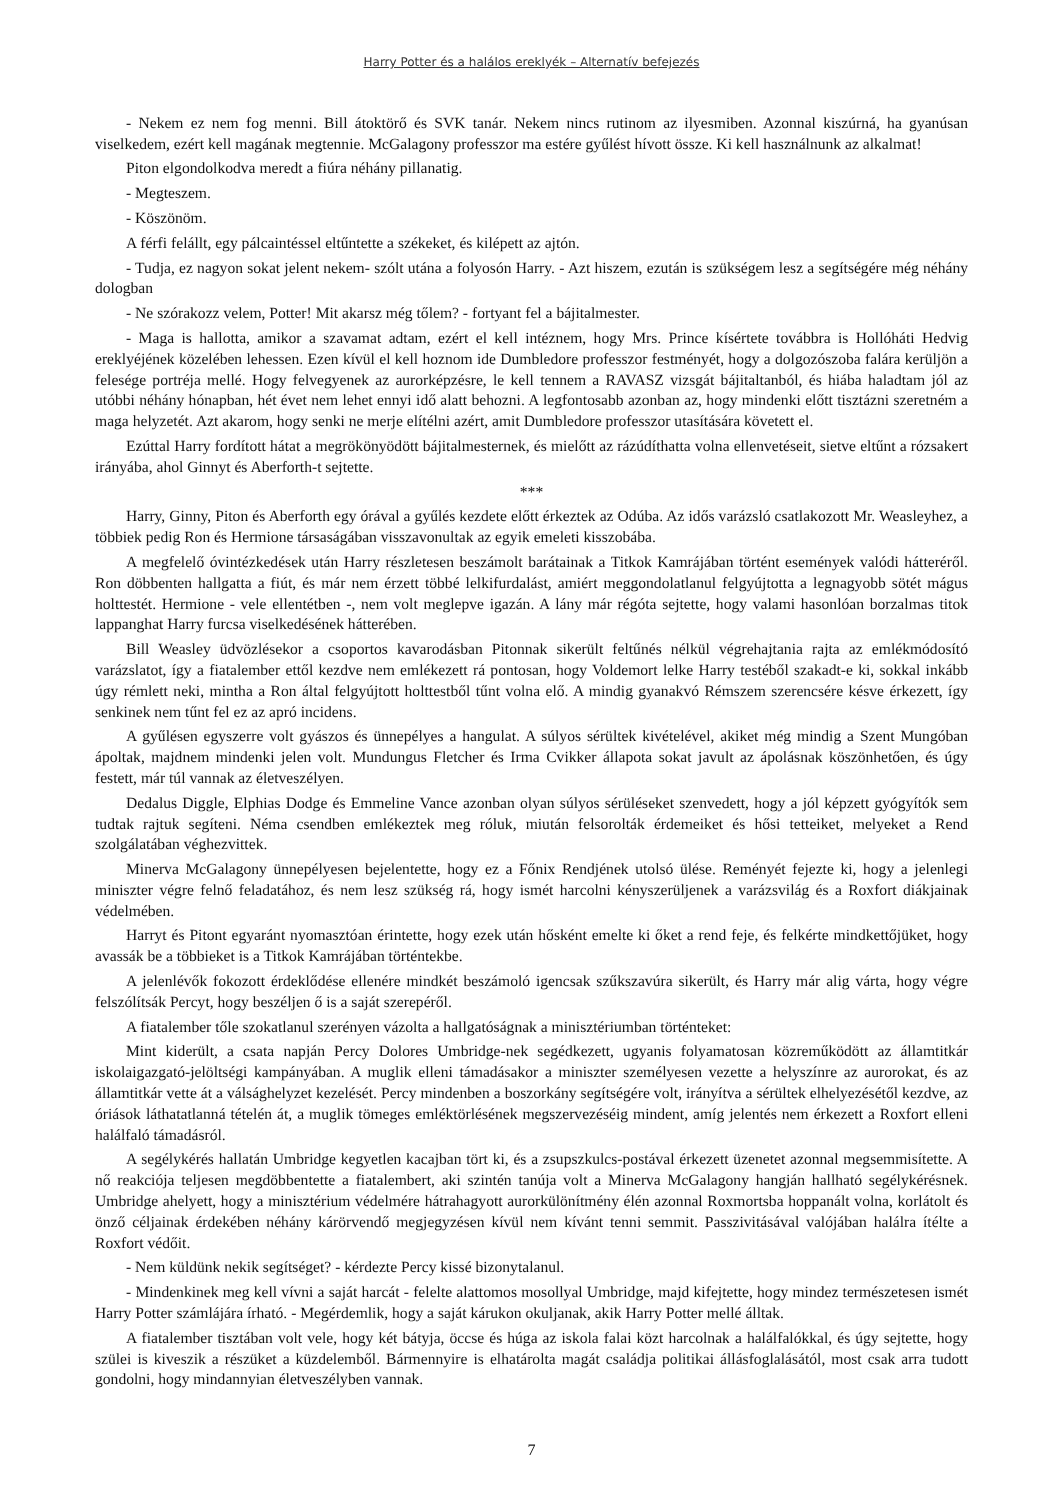Harry Potter és a halálos ereklyék – Alternatív befejezés
- Nekem ez nem fog menni. Bill átoktörő és SVK tanár. Nekem nincs rutinom az ilyesmiben. Azonnal kiszúrná, ha gyanúsan viselkedem, ezért kell magának megtennie. McGalagony professzor ma estére gyűlést hívott össze. Ki kell használnunk az alkalmat!
Piton elgondolkodva meredt a fiúra néhány pillanatig.
- Megteszem.
- Köszönöm.
A férfi felállt, egy pálcaintéssel eltűntette a székeket, és kilépett az ajtón.
- Tudja, ez nagyon sokat jelent nekem- szólt utána a folyosón Harry. - Azt hiszem, ezután is szükségem lesz a segítségére még néhány dologban
- Ne szórakozz velem, Potter! Mit akarsz még tőlem? - fortyant fel a bájitalmester.
- Maga is hallotta, amikor a szavamat adtam, ezért el kell intéznem, hogy Mrs. Prince kísértete továbbra is Hollóháti Hedvig ereklyéjének közelében lehessen. Ezen kívül el kell hoznom ide Dumbledore professzor festményét, hogy a dolgozószoba falára kerüljön a felesége portréja mellé. Hogy felvegyenek az aurorképzésre, le kell tennem a RAVASZ vizsgát bájitaltanból, és hiába haladtam jól az utóbbi néhány hónapban, hét évet nem lehet ennyi idő alatt behozni. A legfontosabb azonban az, hogy mindenki előtt tisztázni szeretném a maga helyzetét. Azt akarom, hogy senki ne merje elítélni azért, amit Dumbledore professzor utasítására követett el.
Ezúttal Harry fordított hátat a megrökönyödött bájitalmesternek, és mielőtt az rázúdíthatta volna ellenvetéseit, sietve eltűnt a rózsakert irányába, ahol Ginnyt és Aberforth-t sejtette.
***
Harry, Ginny, Piton és Aberforth egy órával a gyűlés kezdete előtt érkeztek az Odúba. Az idős varázsló csatlakozott Mr. Weasleyhez, a többiek pedig Ron és Hermione társaságában visszavonultak az egyik emeleti kisszobába.
A megfelelő óvintézkedések után Harry részletesen beszámolt barátainak a Titkok Kamrájában történt események valódi hátteréről. Ron döbbenten hallgatta a fiút, és már nem érzett többé lelkifurdalást, amiért meggondolatlanul felgyújtotta a legnagyobb sötét mágus holttestét. Hermione - vele ellentétben -, nem volt meglepve igazán. A lány már régóta sejtette, hogy valami hasonlóan borzalmas titok lappanghat Harry furcsa viselkedésének hátterében.
Bill Weasley üdvözlésekor a csoportos kavarodásban Pitonnak sikerült feltűnés nélkül végrehajtania rajta az emlékmódosító varázslatot, így a fiatalember ettől kezdve nem emlékezett rá pontosan, hogy Voldemort lelke Harry testéből szakadt-e ki, sokkal inkább úgy rémlett neki, mintha a Ron által felgyújtott holttestből tűnt volna elő. A mindig gyanakvó Rémszem szerencsére késve érkezett, így senkinek nem tűnt fel ez az apró incidens.
A gyűlésen egyszerre volt gyászos és ünnepélyes a hangulat. A súlyos sérültek kivételével, akiket még mindig a Szent Mungóban ápoltak, majdnem mindenki jelen volt. Mundungus Fletcher és Irma Cvikker állapota sokat javult az ápolásnak köszönhetően, és úgy festett, már túl vannak az életveszélyen.
Dedalus Diggle, Elphias Dodge és Emmeline Vance azonban olyan súlyos sérüléseket szenvedett, hogy a jól képzett gyógyítók sem tudtak rajtuk segíteni. Néma csendben emlékeztek meg róluk, miután felsorolták érdemeiket és hősi tetteiket, melyeket a Rend szolgálatában véghezvittek.
Minerva McGalagony ünnepélyesen bejelentette, hogy ez a Főnix Rendjének utolsó ülése. Reményét fejezte ki, hogy a jelenlegi miniszter végre felnő feladatához, és nem lesz szükség rá, hogy ismét harcolni kényszerüljenek a varázsvilág és a Roxfort diákjainak védelmében.
Harryt és Pitont egyaránt nyomasztóan érintette, hogy ezek után hősként emelte ki őket a rend feje, és felkérte mindkettőjüket, hogy avassák be a többieket is a Titkok Kamrájában történtekbe.
A jelenlévők fokozott érdeklődése ellenére mindkét beszámoló igencsak szűkszavúra sikerült, és Harry már alig várta, hogy végre felszólítsák Percyt, hogy beszéljen ő is a saját szerepéről.
A fiatalember tőle szokatlanul szerényen vázolta a hallgatóságnak a minisztériumban történteket:
Mint kiderült, a csata napján Percy Dolores Umbridge-nek segédkezett, ugyanis folyamatosan közreműködött az államtitkár iskolaigazgató-jelöltségi kampányában. A muglik elleni támadásakor a miniszter személyesen vezette a helyszínre az aurorokat, és az államtitkár vette át a válsághelyzet kezelését. Percy mindenben a boszorkány segítségére volt, irányítva a sérültek elhelyezésétől kezdve, az óriások láthatatlanná tételén át, a muglik tömeges emléktörlésének megszervezéséig mindent, amíg jelentés nem érkezett a Roxfort elleni halálfaló támadásról.
A segélykérés hallatán Umbridge kegyetlen kacajban tört ki, és a zsupszkulcs-postával érkezett üzenetet azonnal megsemmisítette. A nő reakciója teljesen megdöbbentette a fiatalembert, aki szintén tanúja volt a Minerva McGalagony hangján hallható segélykérésnek. Umbridge ahelyett, hogy a minisztérium védelmére hátrahagyott aurorkülönítmény élén azonnal Roxmortsba hoppanált volna, korlátolt és önző céljainak érdekében néhány kárörvendő megjegyzésen kívül nem kívánt tenni semmit. Passzivitásával valójában halálra ítélte a Roxfort védőit.
- Nem küldünk nekik segítséget? - kérdezte Percy kissé bizonytalanul.
- Mindenkinek meg kell vívni a saját harcát - felelte alattomos mosollyal Umbridge, majd kifejtette, hogy mindez természetesen ismét Harry Potter számlájára írható. - Megérdemlik, hogy a saját kárukon okuljanak, akik Harry Potter mellé álltak.
A fiatalember tisztában volt vele, hogy két bátyja, öccse és húga az iskola falai közt harcolnak a halálfalókkal, és úgy sejtette, hogy szülei is kiveszik a részüket a küzdelemből. Bármennyire is elhatárolta magát családja politikai állásfoglalásától, most csak arra tudott gondolni, hogy mindannyian életveszélyben vannak.
7